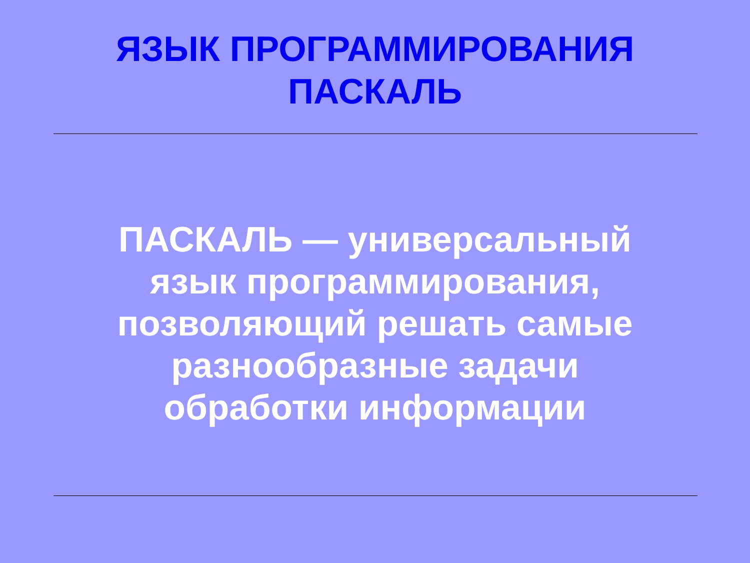ЯЗЫК ПРОГРАММИРОВАНИЯ
ПАСКАЛЬ
ПАСКАЛЬ — универсальный язык программирования, позволяющий решать самые разнообразные задачи обработки информации